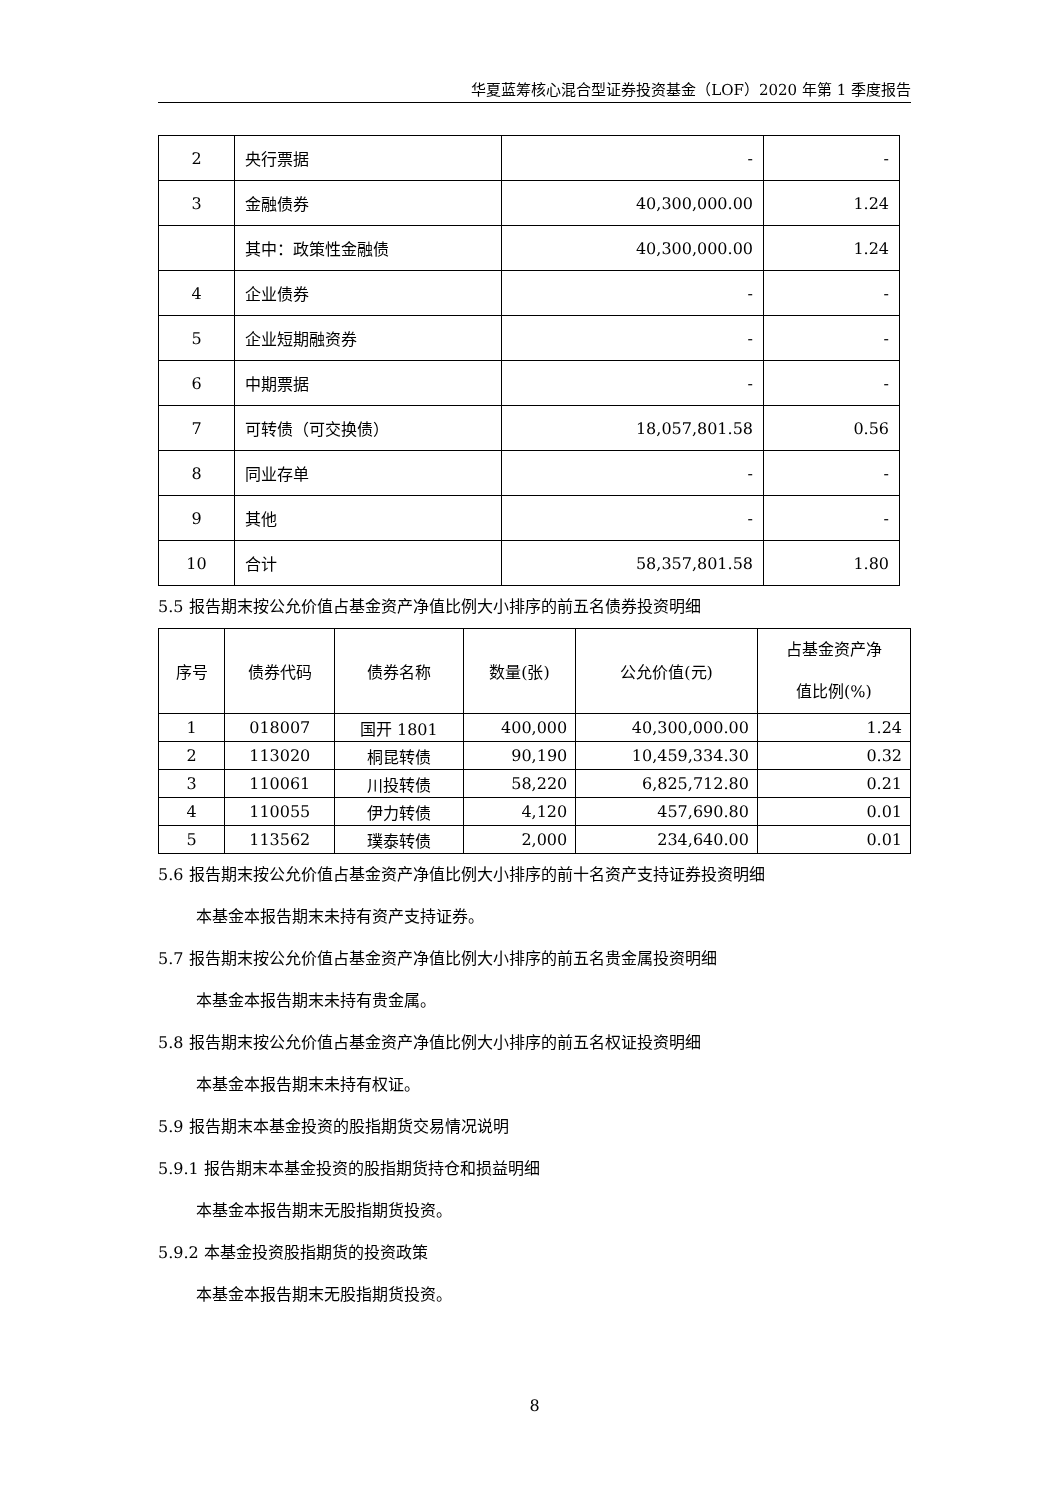华夏蓝筹核心混合型证券投资基金（LOF）2020 年第 1 季度报告
| 2 | 央行票据 | - | - |
| 3 | 金融债券 | 40,300,000.00 | 1.24 |
| | 其中：政策性金融债 | 40,300,000.00 | 1.24 |
| 4 | 企业债券 | - | - |
| 5 | 企业短期融资券 | - | - |
| 6 | 中期票据 | - | - |
| 7 | 可转债（可交换债） | 18,057,801.58 | 0.56 |
| 8 | 同业存单 | - | - |
| 9 | 其他 | - | - |
| 10 | 合计 | 58,357,801.58 | 1.80 |
5.5 报告期末按公允价值占基金资产净值比例大小排序的前五名债券投资明细
| 序号 | 债券代码 | 债券名称 | 数量(张) | 公允价值(元) | 占基金资产净 值比例(%) |
| --- | --- | --- | --- | --- | --- |
| 1 | 018007 | 国开 1801 | 400,000 | 40,300,000.00 | 1.24 |
| 2 | 113020 | 桐昆转债 | 90,190 | 10,459,334.30 | 0.32 |
| 3 | 110061 | 川投转债 | 58,220 | 6,825,712.80 | 0.21 |
| 4 | 110055 | 伊力转债 | 4,120 | 457,690.80 | 0.01 |
| 5 | 113562 | 璞泰转债 | 2,000 | 234,640.00 | 0.01 |
5.6 报告期末按公允价值占基金资产净值比例大小排序的前十名资产支持证券投资明细
本基金本报告期末未持有资产支持证券。
5.7 报告期末按公允价值占基金资产净值比例大小排序的前五名贵金属投资明细
本基金本报告期末未持有贵金属。
5.8 报告期末按公允价值占基金资产净值比例大小排序的前五名权证投资明细
本基金本报告期末未持有权证。
5.9 报告期末本基金投资的股指期货交易情况说明
5.9.1 报告期末本基金投资的股指期货持仓和损益明细
本基金本报告期末无股指期货投资。
5.9.2 本基金投资股指期货的投资政策
本基金本报告期末无股指期货投资。
8